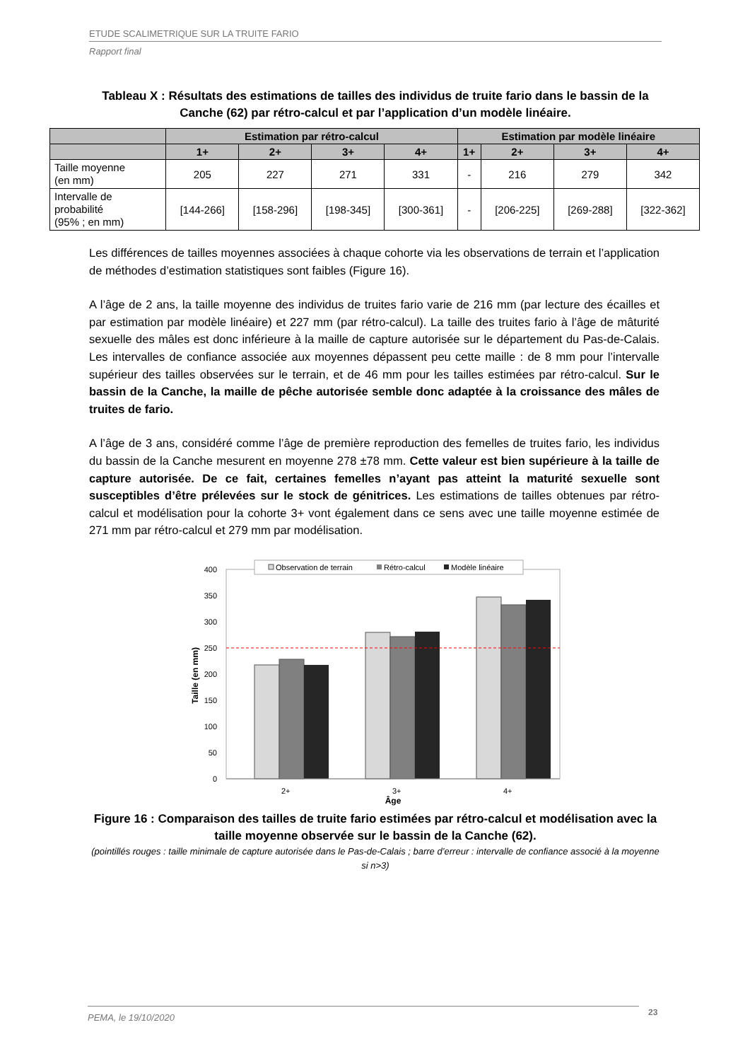ETUDE SCALIMETRIQUE SUR LA TRUITE FARIO
Rapport final
Tableau X : Résultats des estimations de tailles des individus de truite fario dans le bassin de la Canche (62) par rétro-calcul et par l’application d’un modèle linéaire.
| | Estimation par rétro-calcul | | | | Estimation par modèle linéaire | | | |
| --- | --- | --- | --- | --- | --- | --- | --- | --- |
| | 1+ | 2+ | 3+ | 4+ | 1+ | 2+ | 3+ | 4+ |
| Taille moyenne (en mm) | 205 | 227 | 271 | 331 | - | 216 | 279 | 342 |
| Intervalle de probabilité (95% ; en mm) | [144-266] | [158-296] | [198-345] | [300-361] | - | [206-225] | [269-288] | [322-362] |
Les différences de tailles moyennes associées à chaque cohorte via les observations de terrain et l’application de méthodes d’estimation statistiques sont faibles (Figure 16).
A l’âge de 2 ans, la taille moyenne des individus de truites fario varie de 216 mm (par lecture des écailles et par estimation par modèle linéaire) et 227 mm (par rétro-calcul). La taille des truites fario à l’âge de mâturité sexuelle des mâles est donc inférieure à la maille de capture autorisée sur le département du Pas-de-Calais. Les intervalles de confiance associée aux moyennes dépassent peu cette maille : de 8 mm pour l’intervalle supérieur des tailles observées sur le terrain, et de 46 mm pour les tailles estimées par rétro-calcul. Sur le bassin de la Canche, la maille de pêche autorisée semble donc adaptée à la croissance des mâles de truites de fario.
A l’âge de 3 ans, considéré comme l’âge de première reproduction des femelles de truites fario, les individus du bassin de la Canche mesurent en moyenne 278 ±78 mm. Cette valeur est bien supérieure à la taille de capture autorisée. De ce fait, certaines femelles n’ayant pas atteint la maturité sexuelle sont susceptibles d’être prélevées sur le stock de génitrices. Les estimations de tailles obtenues par rétro-calcul et modélisation pour la cohorte 3+ vont également dans ce sens avec une taille moyenne estimée de 271 mm par rétro-calcul et 279 mm par modélisation.
400
350
300
250
200
150
100
50
0
Taille (en mm)
2+
3+
4+
Âge
Observation de terrain
Rétro-calcul
Modèle linéaire
Figure 16 : Comparaison des tailles de truite fario estimées par rétro-calcul et modélisation avec la taille moyenne observée sur le bassin de la Canche (62).
(pointillés rouges : taille minimale de capture autorisée dans le Pas-de-Calais ; barre d’erreur : intervalle de confiance associé à la moyenne si n>3)
PEMA, le 19/10/2020 23